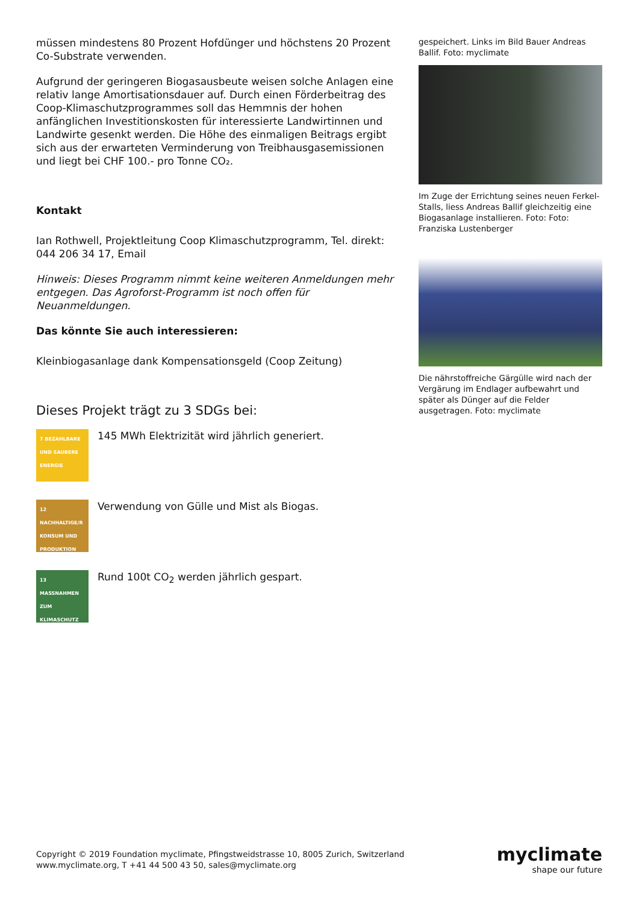müssen mindestens 80 Prozent Hofdünger und höchstens 20 Prozent Co-Substrate verwenden.
Aufgrund der geringeren Biogasausbeute weisen solche Anlagen eine relativ lange Amortisationsdauer auf. Durch einen Förderbeitrag des Coop-Klimaschutzprogrammes soll das Hemmnis der hohen anfänglichen Investitionskosten für interessierte Landwirtinnen und Landwirte gesenkt werden. Die Höhe des einmaligen Beitrags ergibt sich aus der erwarteten Verminderung von Treibhausgasemissionen und liegt bei CHF 100.- pro Tonne CO₂.
Kontakt
Ian Rothwell, Projektleitung Coop Klimaschutzprogramm, Tel. direkt: 044 206 34 17, Email
Hinweis: Dieses Programm nimmt keine weiteren Anmeldungen mehr entgegen. Das Agroforst-Programm ist noch offen für Neuanmeldungen.
Das könnte Sie auch interessieren:
Kleinbiogasanlage dank Kompensationsgeld (Coop Zeitung)
Dieses Projekt trägt zu 3 SDGs bei:
7 BEZAHLBARE UND SAUBERE ENERGIE
145 MWh Elektrizität wird jährlich generiert.
12 NACHHALTIGE/R KONSUM UND PRODUKTION
Verwendung von Gülle und Mist als Biogas.
13 MASSNAHMEN ZUM KLIMASCHUTZ
Rund 100t CO<sub>2</sub> werden jährlich gespart.
gespeichert. Links im Bild Bauer Andreas Ballif. Foto: myclimate
Im Zuge der Errichtung seines neuen Ferkel-Stalls, liess Andreas Ballif gleichzeitig eine Biogasanlage installieren. Foto: Foto: Franziska Lustenberger
Die nährstoffreiche Gärgülle wird nach der Vergärung im Endlager aufbewahrt und später als Dünger auf die Felder ausgetragen. Foto: myclimate
Copyright © 2019 Foundation myclimate, Pfingstweidstrasse 10, 8005 Zurich, Switzerland
www.myclimate.org, T +41 44 500 43 50, sales@myclimate.org
myclimate
shape our future